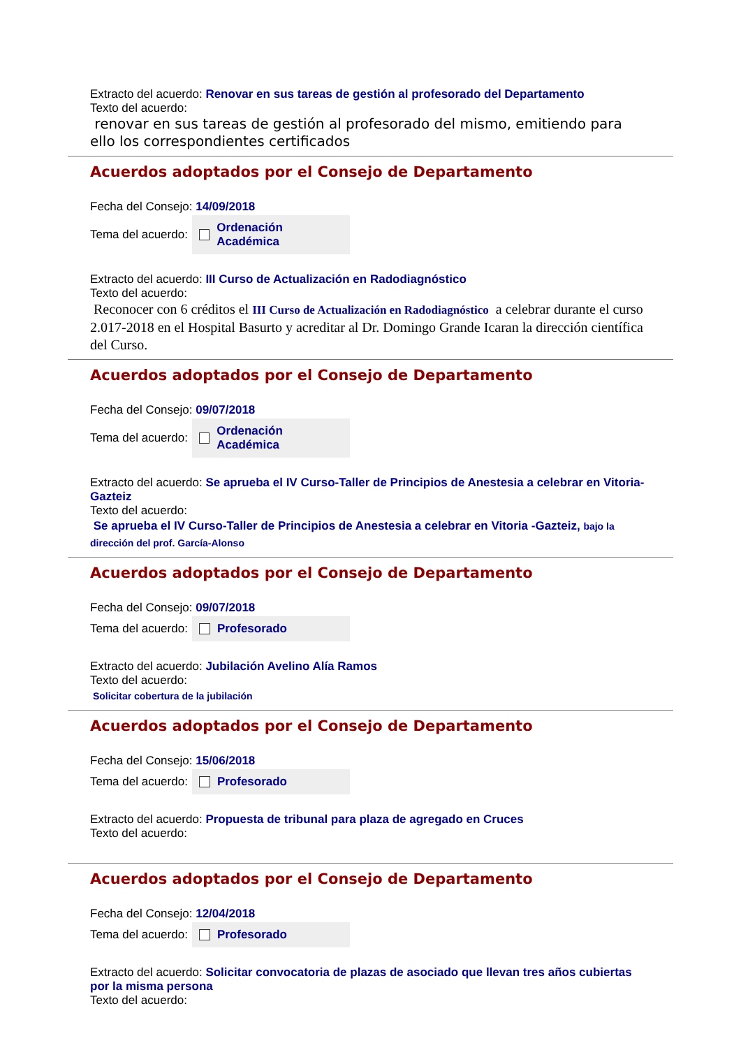Extracto del acuerdo: Renovar en sus tareas de gestión al profesorado del Departamento
Texto del acuerdo:
renovar en sus tareas de gestión al profesorado del mismo, emitiendo para ello los correspondientes certificados
Acuerdos adoptados por el Consejo de Departamento
Fecha del Consejo: 14/09/2018
Tema del acuerdo:
Ordenación Académica
Extracto del acuerdo: III Curso de Actualización en Radodiagnóstico
Texto del acuerdo:
Reconocer con 6 créditos el III Curso de Actualización en Radodiagnóstico a celebrar durante el curso 2.017-2018 en el Hospital Basurto y acreditar al Dr. Domingo Grande Icaran la dirección científica del Curso.
Acuerdos adoptados por el Consejo de Departamento
Fecha del Consejo: 09/07/2018
Tema del acuerdo:
Ordenación Académica
Extracto del acuerdo: Se aprueba el IV Curso-Taller de Principios de Anestesia a celebrar en Vitoria-Gazteiz
Texto del acuerdo:
Se aprueba el IV Curso-Taller de Principios de Anestesia a celebrar en Vitoria -Gazteiz, bajo la dirección del prof. García-Alonso
Acuerdos adoptados por el Consejo de Departamento
Fecha del Consejo: 09/07/2018
Tema del acuerdo:
Profesorado
Extracto del acuerdo: Jubilación Avelino Alía Ramos
Texto del acuerdo:
Solicitar cobertura de la jubilación
Acuerdos adoptados por el Consejo de Departamento
Fecha del Consejo: 15/06/2018
Tema del acuerdo:
Profesorado
Extracto del acuerdo: Propuesta de tribunal para plaza de agregado en Cruces
Texto del acuerdo:
Acuerdos adoptados por el Consejo de Departamento
Fecha del Consejo: 12/04/2018
Tema del acuerdo:
Profesorado
Extracto del acuerdo: Solicitar convocatoria de plazas de asociado que llevan tres años cubiertas por la misma persona
Texto del acuerdo: